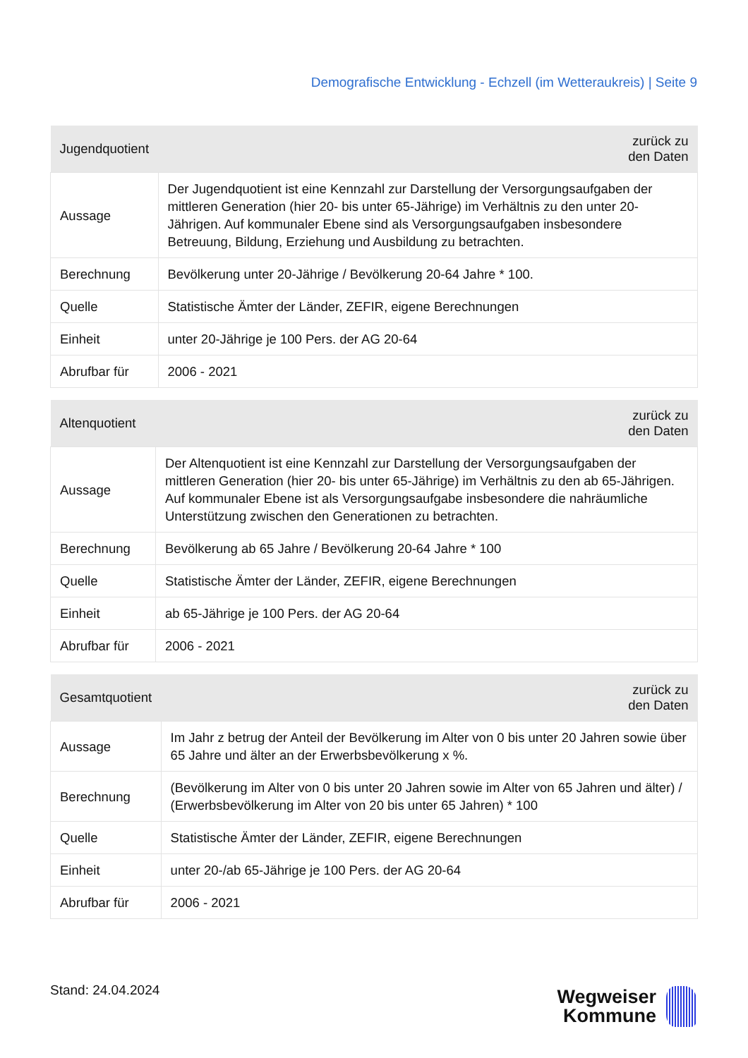Demografische Entwicklung - Echzell (im Wetteraukreis) | Seite 9
| Jugendquotient | zurück zu den Daten |
| --- | --- |
| Aussage | Der Jugendquotient ist eine Kennzahl zur Darstellung der Versorgungsaufgaben der mittleren Generation (hier 20- bis unter 65-Jährige) im Verhältnis zu den unter 20-Jährigen. Auf kommunaler Ebene sind als Versorgungsaufgaben insbesondere Betreuung, Bildung, Erziehung und Ausbildung zu betrachten. |
| Berechnung | Bevölkerung unter 20-Jährige / Bevölkerung 20-64 Jahre * 100. |
| Quelle | Statistische Ämter der Länder, ZEFIR, eigene Berechnungen |
| Einheit | unter 20-Jährige je 100 Pers. der AG 20-64 |
| Abrufbar für | 2006 - 2021 |
| Altenquotient | zurück zu den Daten |
| --- | --- |
| Aussage | Der Altenquotient ist eine Kennzahl zur Darstellung der Versorgungsaufgaben der mittleren Generation (hier 20- bis unter 65-Jährige) im Verhältnis zu den ab 65-Jährigen. Auf kommunaler Ebene ist als Versorgungsaufgabe insbesondere die nahräumliche Unterstützung zwischen den Generationen zu betrachten. |
| Berechnung | Bevölkerung ab 65 Jahre / Bevölkerung 20-64 Jahre * 100 |
| Quelle | Statistische Ämter der Länder, ZEFIR, eigene Berechnungen |
| Einheit | ab 65-Jährige je 100 Pers. der AG 20-64 |
| Abrufbar für | 2006 - 2021 |
| Gesamtquotient | zurück zu den Daten |
| --- | --- |
| Aussage | Im Jahr z betrug der Anteil der Bevölkerung im Alter von 0 bis unter 20 Jahren sowie über 65 Jahre und älter an der Erwerbsbevölkerung x %. |
| Berechnung | (Bevölkerung im Alter von 0 bis unter 20 Jahren sowie im Alter von 65 Jahren und älter) / (Erwerbsbevölkerung im Alter von 20 bis unter 65 Jahren) * 100 |
| Quelle | Statistische Ämter der Länder, ZEFIR, eigene Berechnungen |
| Einheit | unter 20-/ab 65-Jährige je 100 Pers. der AG 20-64 |
| Abrufbar für | 2006 - 2021 |
Stand: 24.04.2024
Wegweiser
Kommune